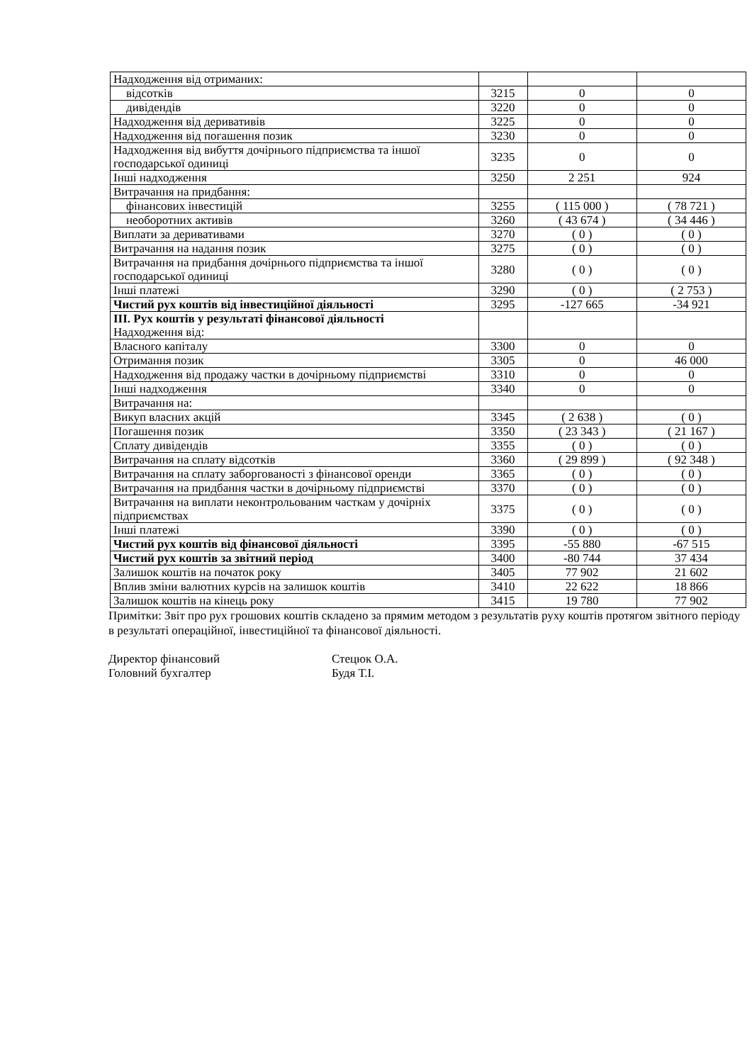| Надходження від отриманих: | | | |
| відсотків | 3215 | 0 | 0 |
| дивідендів | 3220 | 0 | 0 |
| Надходження від деривативів | 3225 | 0 | 0 |
| Надходження від погашення позик | 3230 | 0 | 0 |
| Надходження від вибуття дочірнього підприємства та іншої господарської одиниці | 3235 | 0 | 0 |
| Інші надходження | 3250 | 2 251 | 924 |
| Витрачання на придбання: | | | |
| фінансових інвестицій | 3255 | ( 115 000 ) | ( 78 721 ) |
| необоротних активів | 3260 | ( 43 674 ) | ( 34 446 ) |
| Виплати за деривативами | 3270 | ( 0 ) | ( 0 ) |
| Витрачання на надання позик | 3275 | ( 0 ) | ( 0 ) |
| Витрачання на придбання дочірнього підприємства та іншої господарської одиниці | 3280 | ( 0 ) | ( 0 ) |
| Інші платежі | 3290 | ( 0 ) | ( 2 753 ) |
| Чистий рух коштів від інвестиційної діяльності | 3295 | -127 665 | -34 921 |
| ІІІ. Рух коштів у результаті фінансової діяльності Надходження від: | | | |
| Власного капіталу | 3300 | 0 | 0 |
| Отримання позик | 3305 | 0 | 46 000 |
| Надходження від продажу частки в дочірньому підприємстві | 3310 | 0 | 0 |
| Інші надходження | 3340 | 0 | 0 |
| Витрачання на: | | | |
| Викуп власних акцій | 3345 | ( 2 638 ) | ( 0 ) |
| Погашення позик | 3350 | ( 23 343 ) | ( 21 167 ) |
| Сплату дивідендів | 3355 | ( 0 ) | ( 0 ) |
| Витрачання на сплату відсотків | 3360 | ( 29 899 ) | ( 92 348 ) |
| Витрачання на сплату заборгованості з фінансової оренди | 3365 | ( 0 ) | ( 0 ) |
| Витрачання на придбання частки в дочірньому підприємстві | 3370 | ( 0 ) | ( 0 ) |
| Витрачання на виплати неконтрольованим часткам у дочірніх підприємствах | 3375 | ( 0 ) | ( 0 ) |
| Інші платежі | 3390 | ( 0 ) | ( 0 ) |
| Чистий рух коштів від фінансової діяльності | 3395 | -55 880 | -67 515 |
| Чистий рух коштів за звітний період | 3400 | -80 744 | 37 434 |
| Залишок коштів на початок року | 3405 | 77 902 | 21 602 |
| Вплив зміни валютних курсів на залишок коштів | 3410 | 22 622 | 18 866 |
| Залишок коштів на кінець року | 3415 | 19 780 | 77 902 |
Примітки: Звіт про рух грошових коштів складено за прямим методом з результатів руху коштів протягом звітного періоду в результаті операційної, інвестиційної та фінансової діяльності.
Директор фінансовий
Головний бухгалтер
Стецюк О.А.
Будя Т.І.